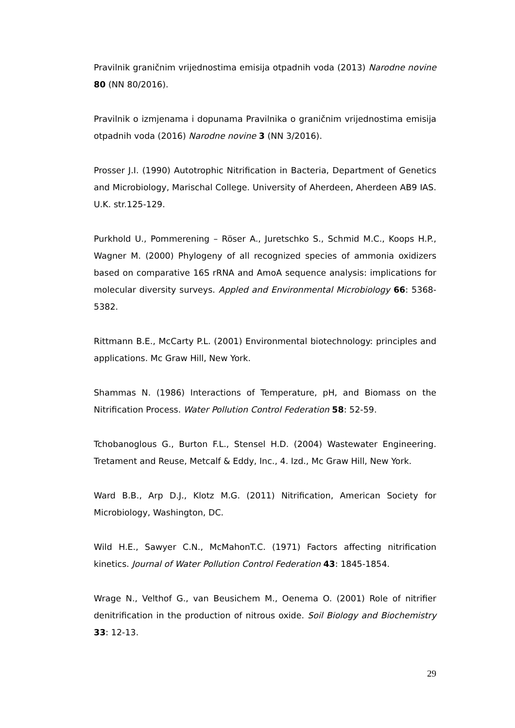Pravilnik graničnim vrijednostima emisija otpadnih voda (2013) Narodne novine 80 (NN 80/2016).
Pravilnik o izmjenama i dopunama Pravilnika o graničnim vrijednostima emisija otpadnih voda (2016) Narodne novine 3 (NN 3/2016).
Prosser J.I. (1990) Autotrophic Nitrification in Bacteria, Department of Genetics and Microbiology, Marischal College. University of Aherdeen, Aherdeen AB9 IAS. U.K. str.125-129.
Purkhold U., Pommerening – Röser A., Juretschko S., Schmid M.C., Koops H.P., Wagner M. (2000) Phylogeny of all recognized species of ammonia oxidizers based on comparative 16S rRNA and AmoA sequence analysis: implications for molecular diversity surveys. Appled and Environmental Microbiology 66: 5368-5382.
Rittmann B.E., McCarty P.L. (2001) Environmental biotechnology: principles and applications. Mc Graw Hill, New York.
Shammas N. (1986) Interactions of Temperature, pH, and Biomass on the Nitrification Process. Water Pollution Control Federation 58: 52-59.
Tchobanoglous G., Burton F.L., Stensel H.D. (2004) Wastewater Engineering. Tretament and Reuse, Metcalf & Eddy, Inc., 4. Izd., Mc Graw Hill, New York.
Ward B.B., Arp D.J., Klotz M.G. (2011) Nitrification, American Society for Microbiology, Washington, DC.
Wild H.E., Sawyer C.N., McMahonT.C. (1971) Factors affecting nitrification kinetics. Journal of Water Pollution Control Federation 43: 1845-1854.
Wrage N., Velthof G., van Beusichem M., Oenema O. (2001) Role of nitrifier denitrification in the production of nitrous oxide. Soil Biology and Biochemistry 33: 12-13.
29